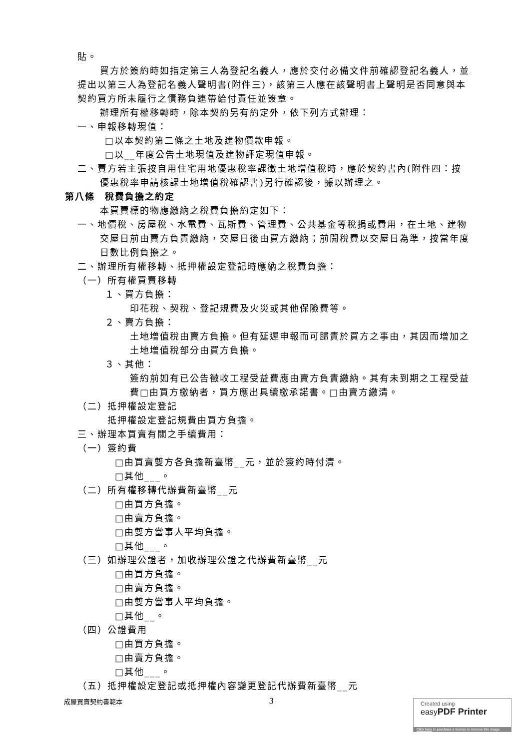貼。
買方於簽約時如指定第三人為登記名義人，應於交付必備文件前確認登記名義人，並提出以第三人為登記名義人聲明書(附件三)，該第三人應在該聲明書上聲明是否同意與本契約買方所未履行之債務負連帶給付責任並簽章。
辦理所有權移轉時，除本契約另有約定外，依下列方式辦理：
一、申報移轉現值：
□以本契約第二條之土地及建物價款申報。
□以__年度公告土地現值及建物評定現值申報。
二、賣方若主張按自用住宅用地優惠稅率課徵土地增值稅時，應於契約書內(附件四：按優惠稅率申請核課土地增值稅確認書)另行確認後，據以辦理之。
第八條　稅費負擔之約定
本買賣標的物應繳納之稅費負擔約定如下：
一、地價稅、房屋稅、水電費、瓦斯費、管理費、公共基金等稅捐或費用，在土地、建物交屋日前由賣方負責繳納，交屋日後由買方繳納；前開稅費以交屋日為準，按當年度日數比例負擔之。
二、辦理所有權移轉、抵押權設定登記時應納之稅費負擔：
（一）所有權買賣移轉
１、買方負擔：
印花稅、契稅、登記規費及火災或其他保險費等。
２、賣方負擔：
土地增值稅由賣方負擔。但有延遲申報而可歸責於買方之事由，其因而增加之土地增值稅部分由買方負擔。
３、其他：
簽約前如有已公告徵收工程受益費應由賣方負責繳納。其有未到期之工程受益費□由買方繳納者，買方應出具續繳承諾書。□由賣方繳清。
（二）抵押權設定登記
抵押權設定登記規費由買方負擔。
三、辦理本買賣有關之手續費用：
（一）簽約費
□由買賣雙方各負擔新臺幣__元，並於簽約時付清。
□其他___。
（二）所有權移轉代辦費新臺幣__元
□由買方負擔。
□由賣方負擔。
□由雙方當事人平均負擔。
□其他___。
（三）如辦理公證者，加收辦理公證之代辦費新臺幣__元
□由買方負擔。
□由賣方負擔。
□由雙方當事人平均負擔。
□其他__。
（四）公證費用
□由買方負擔。
□由賣方負擔。
□其他___。
（五）抵押權設定登記或抵押權內容變更登記代辦費新臺幣__元
成屋買賣契約書範本 3
Created using
easy PDF Printer
Click here to purchase a license to remove this image